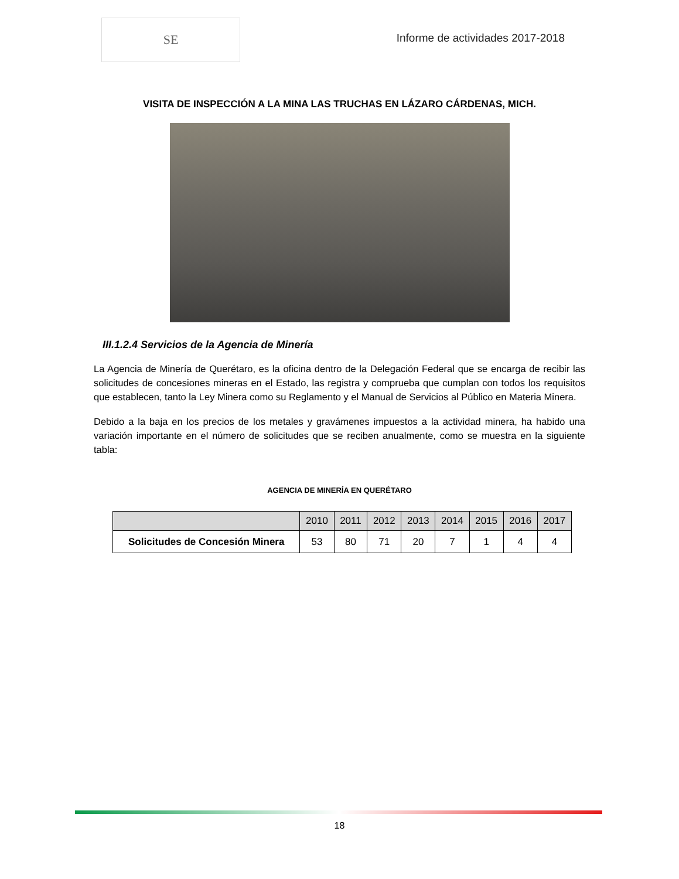SE
Informe de actividades 2017-2018
VISITA DE INSPECCIÓN A LA MINA LAS TRUCHAS EN LÁZARO CÁRDENAS, MICH.
III.1.2.4 Servicios de la Agencia de Minería
La Agencia de Minería de Querétaro, es la oficina dentro de la Delegación Federal que se encarga de recibir las solicitudes de concesiones mineras en el Estado, las registra y comprueba que cumplan con todos los requisitos que establecen, tanto la Ley Minera como su Reglamento y el Manual de Servicios al Público en Materia Minera.
Debido a la baja en los precios de los metales y gravámenes impuestos a la actividad minera, ha habido una variación importante en el número de solicitudes que se reciben anualmente, como se muestra en la siguiente tabla:
AGENCIA DE MINERÍA EN QUERÉTARO
| | 2010 | 2011 | 2012 | 2013 | 2014 | 2015 | 2016 | 2017 |
| --- | --- | --- | --- | --- | --- | --- | --- | --- |
| Solicitudes de Concesión Minera | 53 | 80 | 71 | 20 | 7 | 1 | 4 | 4 |
18